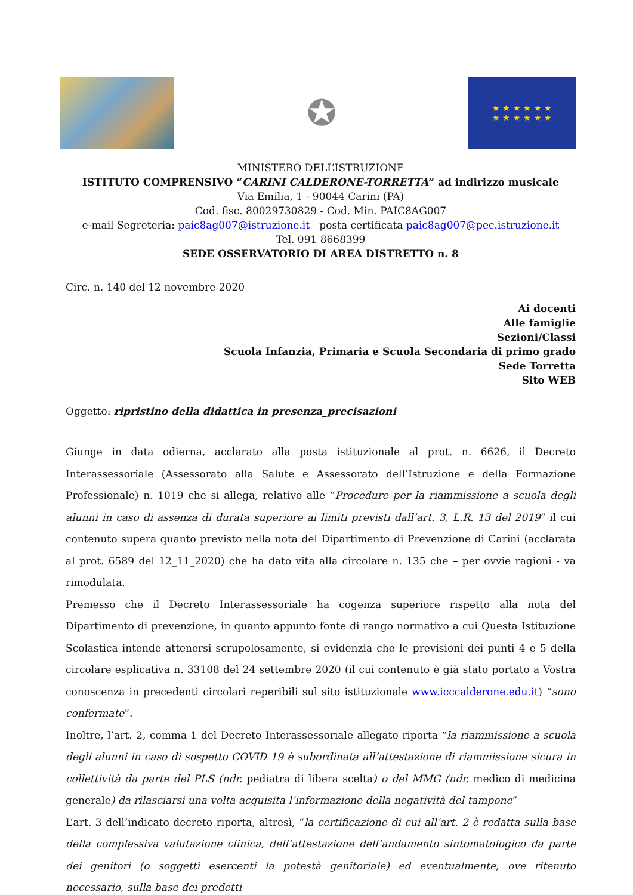✪
★ ★ ★ ★ ★ ★
★ ★ ★ ★ ★ ★
MINISTERO DELL’ISTRUZIONE
ISTITUTO COMPRENSIVO “CARINI CALDERONE-TORRETTA” ad indirizzo musicale
Via Emilia, 1 - 90044 Carini (PA)
Cod. fisc. 80029730829 - Cod. Min. PAIC8AG007
e-mail Segreteria: paic8ag007@istruzione.it posta certificata paic8ag007@pec.istruzione.it
Tel. 091 8668399
SEDE OSSERVATORIO DI AREA DISTRETTO n. 8
Circ. n. 140 del 12 novembre 2020
Ai docenti
Alle famiglie
Sezioni/Classi
Scuola Infanzia, Primaria e Scuola Secondaria di primo grado
Sede Torretta
Sito WEB
Oggetto: ripristino della didattica in presenza_precisazioni
Giunge in data odierna, acclarato alla posta istituzionale al prot. n. 6626, il Decreto Interassessoriale (Assessorato alla Salute e Assessorato dell’Istruzione e della Formazione Professionale) n. 1019 che si allega, relativo alle “Procedure per la riammissione a scuola degli alunni in caso di assenza di durata superiore ai limiti previsti dall’art. 3, L.R. 13 del 2019” il cui contenuto supera quanto previsto nella nota del Dipartimento di Prevenzione di Carini (acclarata al prot. 6589 del 12_11_2020) che ha dato vita alla circolare n. 135 che – per ovvie ragioni - va rimodulata.
Premesso che il Decreto Interassessoriale ha cogenza superiore rispetto alla nota del Dipartimento di prevenzione, in quanto appunto fonte di rango normativo a cui Questa Istituzione Scolastica intende attenersi scrupolosamente, si evidenzia che le previsioni dei punti 4 e 5 della circolare esplicativa n. 33108 del 24 settembre 2020 (il cui contenuto è già stato portato a Vostra conoscenza in precedenti circolari reperibili sul sito istituzionale www.icccalderone.edu.it) “sono confermate”.
Inoltre, l’art. 2, comma 1 del Decreto Interassessoriale allegato riporta “la riammissione a scuola degli alunni in caso di sospetto COVID 19 è subordinata all’attestazione di riammissione sicura in collettività da parte del PLS (ndr. pediatra di libera scelta) o del MMG (ndr. medico di medicina generale) da rilasciarsi una volta acquisita l’informazione della negatività del tampone”
L’art. 3 dell’indicato decreto riporta, altresì, “la certificazione di cui all’art. 2 è redatta sulla base della complessiva valutazione clinica, dell’attestazione dell’andamento sintomatologico da parte dei genitori (o soggetti esercenti la potestà genitoriale) ed eventualmente, ove ritenuto necessario, sulla base dei predetti